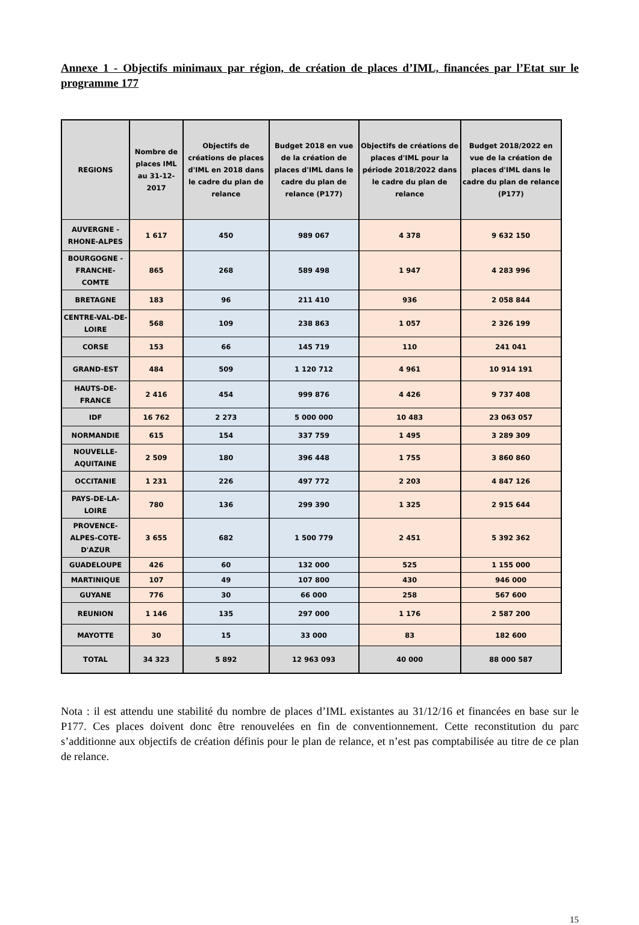Annexe 1 - Objectifs minimaux par région, de création de places d’IML, financées par l’Etat sur le programme 177
| REGIONS | Nombre de places IML au 31-12-2017 | Objectifs de créations de places d'IML en 2018 dans le cadre du plan de relance | Budget 2018 en vue de la création de places d'IML dans le cadre du plan de relance (P177) | Objectifs de créations de places d'IML pour la période 2018/2022 dans le cadre du plan de relance | Budget 2018/2022 en vue de la création de places d'IML dans le cadre du plan de relance (P177) |
| --- | --- | --- | --- | --- | --- |
| AUVERGNE - RHONE-ALPES | 1 617 | 450 | 989 067 | 4 378 | 9 632 150 |
| BOURGOGNE - FRANCHE-COMTE | 865 | 268 | 589 498 | 1 947 | 4 283 996 |
| BRETAGNE | 183 | 96 | 211 410 | 936 | 2 058 844 |
| CENTRE-VAL-DE-LOIRE | 568 | 109 | 238 863 | 1 057 | 2 326 199 |
| CORSE | 153 | 66 | 145 719 | 110 | 241 041 |
| GRAND-EST | 484 | 509 | 1 120 712 | 4 961 | 10 914 191 |
| HAUTS-DE-FRANCE | 2 416 | 454 | 999 876 | 4 426 | 9 737 408 |
| IDF | 16 762 | 2 273 | 5 000 000 | 10 483 | 23 063 057 |
| NORMANDIE | 615 | 154 | 337 759 | 1 495 | 3 289 309 |
| NOUVELLE-AQUITAINE | 2 509 | 180 | 396 448 | 1 755 | 3 860 860 |
| OCCITANIE | 1 231 | 226 | 497 772 | 2 203 | 4 847 126 |
| PAYS-DE-LA-LOIRE | 780 | 136 | 299 390 | 1 325 | 2 915 644 |
| PROVENCE-ALPES-COTE-D'AZUR | 3 655 | 682 | 1 500 779 | 2 451 | 5 392 362 |
| GUADELOUPE | 426 | 60 | 132 000 | 525 | 1 155 000 |
| MARTINIQUE | 107 | 49 | 107 800 | 430 | 946 000 |
| GUYANE | 776 | 30 | 66 000 | 258 | 567 600 |
| REUNION | 1 146 | 135 | 297 000 | 1 176 | 2 587 200 |
| MAYOTTE | 30 | 15 | 33 000 | 83 | 182 600 |
| TOTAL | 34 323 | 5 892 | 12 963 093 | 40 000 | 88 000 587 |
Nota : il est attendu une stabilité du nombre de places d’IML existantes au 31/12/16 et financées en base sur le P177. Ces places doivent donc être renouvelées en fin de conventionnement. Cette reconstitution du parc s’additionne aux objectifs de création définis pour le plan de relance, et n’est pas comptabilisée au titre de ce plan de relance.
15